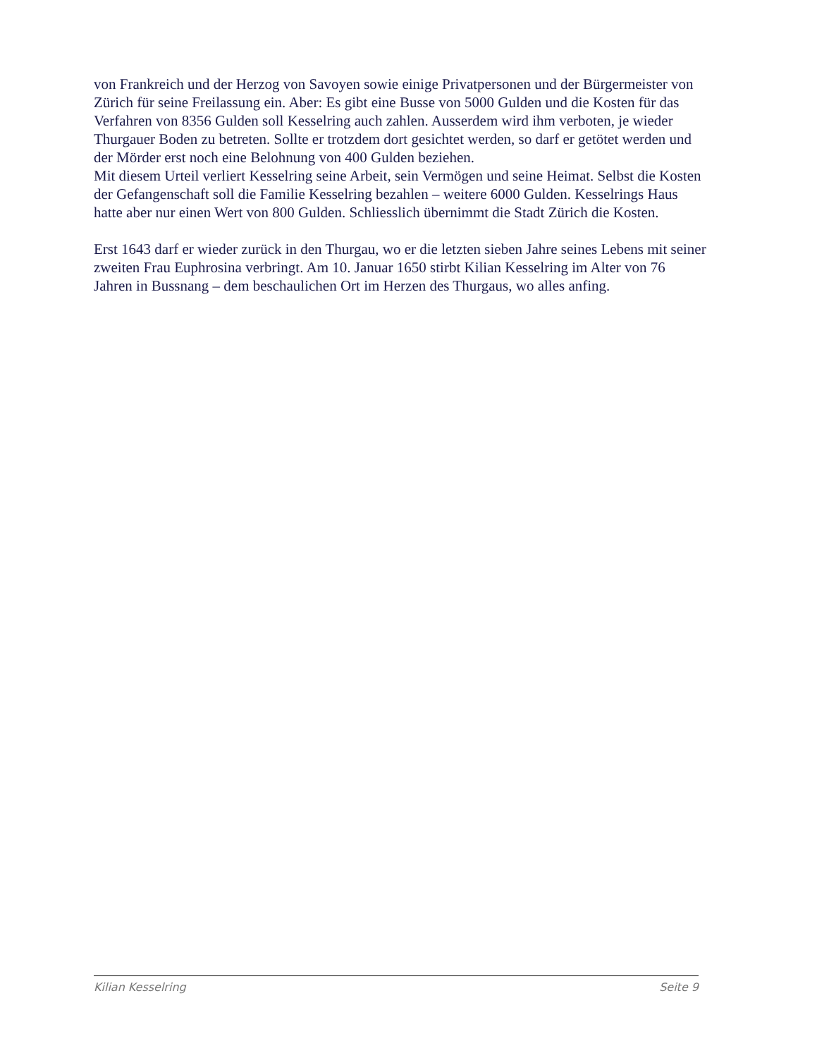von Frankreich und der Herzog von Savoyen sowie einige Privatpersonen und der Bürgermeister von Zürich für seine Freilassung ein. Aber: Es gibt eine Busse von 5000 Gulden und die Kosten für das Verfahren von 8356 Gulden soll Kesselring auch zahlen. Ausserdem wird ihm verboten, je wieder Thurgauer Boden zu betreten. Sollte er trotzdem dort gesichtet werden, so darf er getötet werden und der Mörder erst noch eine Belohnung von 400 Gulden beziehen.
Mit diesem Urteil verliert Kesselring seine Arbeit, sein Vermögen und seine Heimat. Selbst die Kosten der Gefangenschaft soll die Familie Kesselring bezahlen – weitere 6000 Gulden. Kesselrings Haus hatte aber nur einen Wert von 800 Gulden. Schliesslich übernimmt die Stadt Zürich die Kosten.
Erst 1643 darf er wieder zurück in den Thurgau, wo er die letzten sieben Jahre seines Lebens mit seiner zweiten Frau Euphrosina verbringt. Am 10. Januar 1650 stirbt Kilian Kesselring im Alter von 76 Jahren in Bussnang – dem beschaulichen Ort im Herzen des Thurgaus, wo alles anfing.
Kilian Kesselring Seite 9